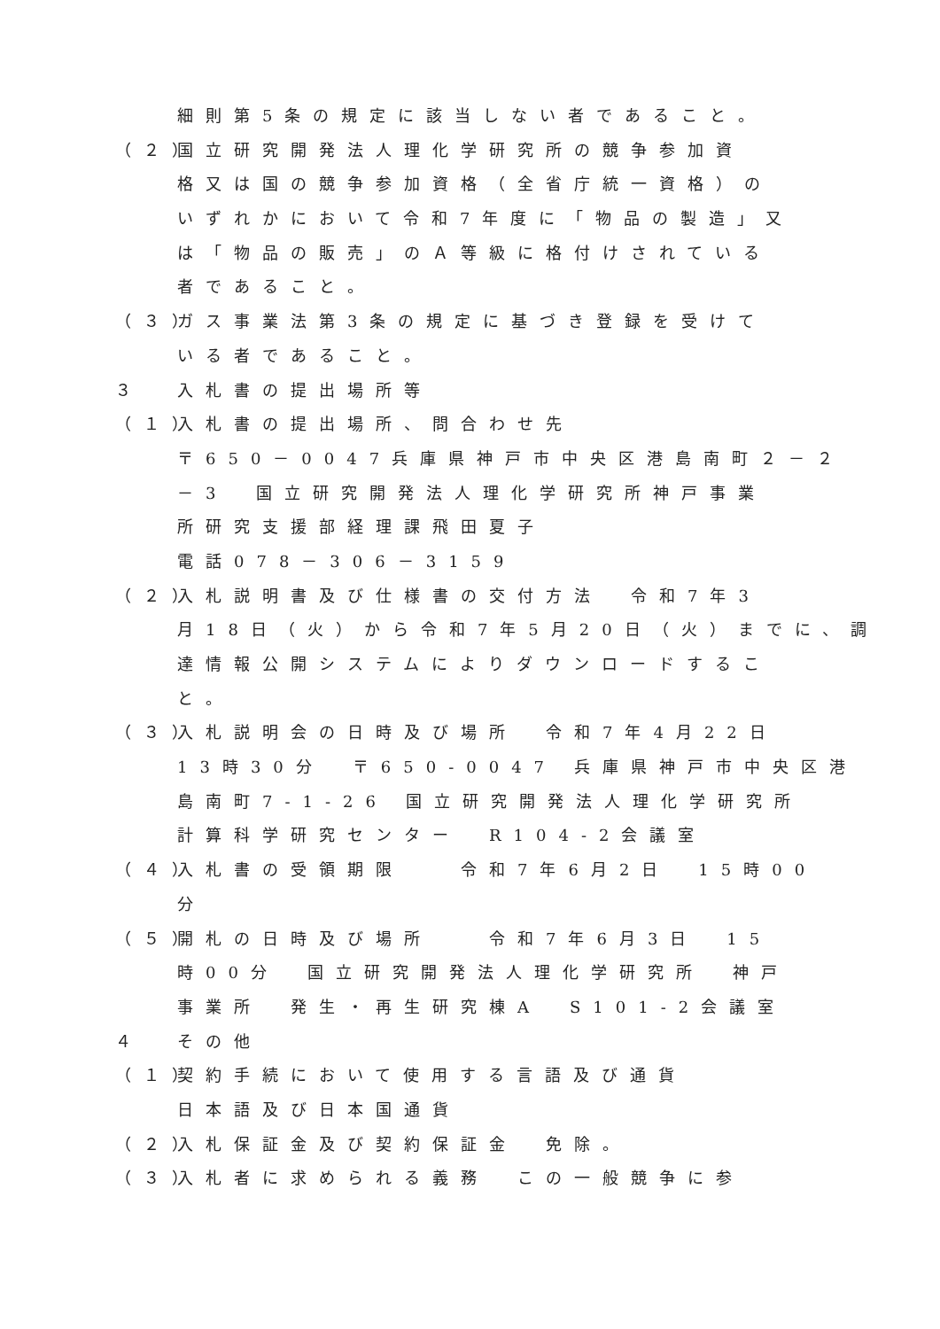細則第5条の規定に該当しない者であること。
（２） 国立研究開発法人理化学研究所の競争参加資
格又は国の競争参加資格（全省庁統一資格）の
いずれかにおいて令和7年度に「物品の製造」又
は「物品の販売」のＡ等級に格付けされている
者であること。
（３） ガス事業法第3条の規定に基づき登録を受けて
いる者であること。
３ 入札書の提出場所等
（１） 入札書の提出場所、問合わせ先
〒650－0047兵庫県神戸市中央区港島南町２－２
－3　国立研究開発法人理化学研究所神戸事業
所研究支援部経理課飛田夏子
電話078－306－3159
（２） 入札説明書及び仕様書の交付方法　令和7年3
月18日（火）から令和7年5月20日（火）までに、調
達情報公開システムによりダウンロードするこ
と。
（３） 入札説明会の日時及び場所　令和7年4月22日
13時30分　〒650-0047 兵庫県神戸市中央区港
島南町7-1-26 国立研究開発法人理化学研究所
計算科学研究センター　R104-2会議室
（４） 入札書の受領期限　　令和7年6月2日　15時00
分
（５） 開札の日時及び場所　　令和7年6月3日　15
時00分　国立研究開発法人理化学研究所　神戸
事業所　発生・再生研究棟A　S101-2会議室
４ その他
（１） 契約手続において使用する言語及び通貨
日本語及び日本国通貨
（２） 入札保証金及び契約保証金　免除。
（３） 入札者に求められる義務　この一般競争に参